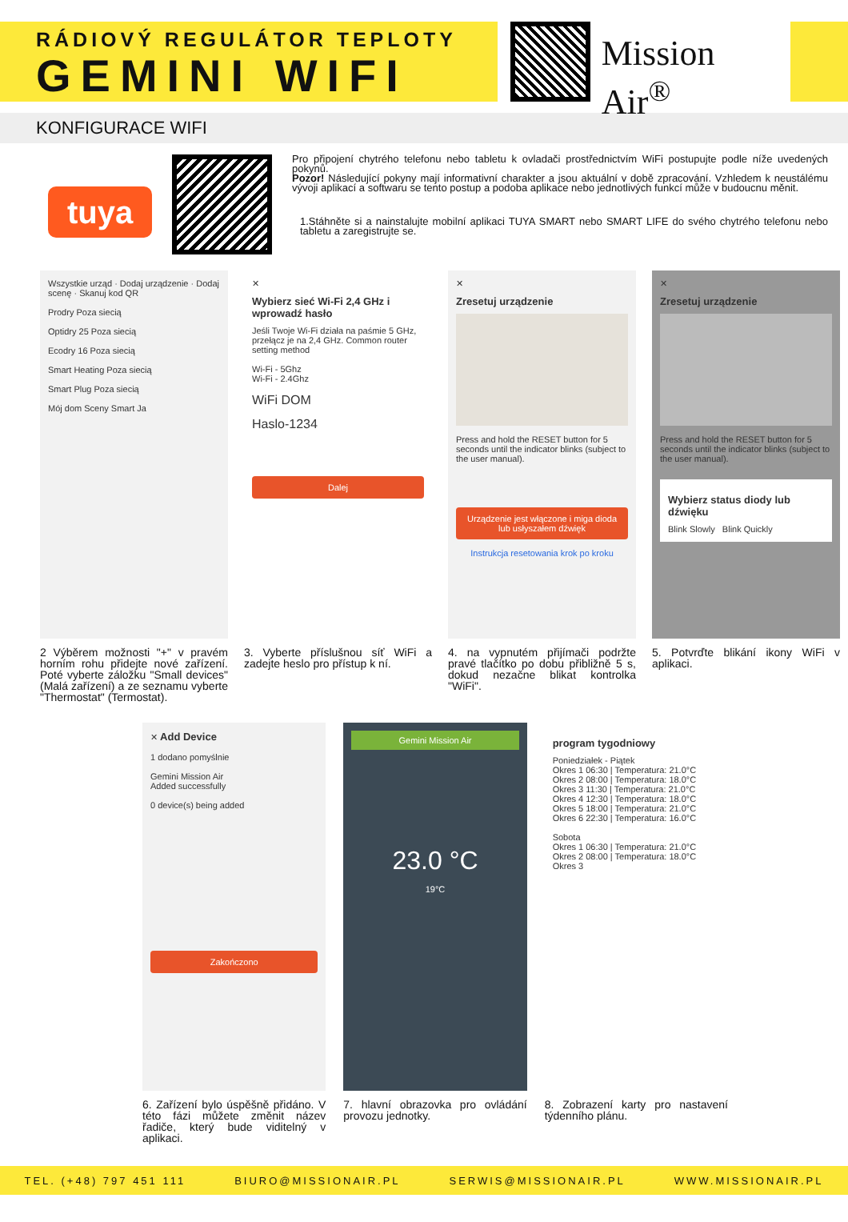RÁDIOVÝ REGULÁTOR TEPLOTY
GEMINI WIFI
Mission Air<sup>®</sup>
KONFIGURACE WIFI
tuya
Pro připojení chytrého telefonu nebo tabletu k ovladači prostřednictvím WiFi postupujte podle níže uvedených pokynů.
Pozor! Následující pokyny mají informativní charakter a jsou aktuální v době zpracování. Vzhledem k neustálému vývoji aplikací a softwaru se tento postup a podoba aplikace nebo jednotlivých funkcí může v budoucnu měnit.
1.Stáhněte si a nainstalujte mobilní aplikaci TUYA SMART nebo SMART LIFE do svého chytrého telefonu nebo tabletu a zaregistrujte se.
Wszystkie urząd · Dodaj urządzenie · Dodaj scenę · Skanuj kod QR
Prodry Poza siecią
Optidry 25 Poza siecią
Ecodry 16 Poza siecią
Smart Heating Poza siecią
Smart Plug Poza siecią
Mój dom Sceny Smart Ja
2 Výběrem možnosti "+" v pravém horním rohu přidejte nové zařízení. Poté vyberte záložku "Small devices" (Malá zařízení) a ze seznamu vyberte "Thermostat" (Termostat).
✕
Wybierz sieć Wi-Fi 2,4 GHz i wprowadź hasło
Jeśli Twoje Wi-Fi działa na paśmie 5 GHz, przełącz je na 2,4 GHz. Common router setting method
Wi-Fi - 5Ghz
Wi-Fi - 2.4Ghz
WiFi DOM
Haslo-1234
Dalej
3. Vyberte příslušnou síť WiFi a zadejte heslo pro přístup k ní.
✕
Zresetuj urządzenie
Press and hold the RESET button for 5 seconds until the indicator blinks (subject to the user manual).
Urządzenie jest włączone i miga dioda lub usłyszałem dźwięk
Instrukcja resetowania krok po kroku
4. na vypnutém přijímači podržte pravé tlačítko po dobu přibližně 5 s, dokud nezačne blikat kontrolka "WiFi".
✕
Zresetuj urządzenie
Press and hold the RESET button for 5 seconds until the indicator blinks (subject to the user manual).
Wybierz status diody lub dźwięku
Blink Slowly Blink Quickly
5. Potvrďte blikání ikony WiFi v aplikaci.
✕ Add Device
1 dodano pomyślnie
Gemini Mission Air
Added successfully
0 device(s) being added
Zakończono
6. Zařízení bylo úspěšně přidáno. V této fázi můžete změnit název řadiče, který bude viditelný v aplikaci.
Gemini Mission Air
23.0 °C
19°C
7. hlavní obrazovka pro ovládání provozu jednotky.
program tygodniowy
Poniedziałek - Piątek
Okres 1 06:30 | Temperatura: 21.0°C
Okres 2 08:00 | Temperatura: 18.0°C
Okres 3 11:30 | Temperatura: 21.0°C
Okres 4 12:30 | Temperatura: 18.0°C
Okres 5 18:00 | Temperatura: 21.0°C
Okres 6 22:30 | Temperatura: 16.0°C
Sobota
Okres 1 06:30 | Temperatura: 21.0°C
Okres 2 08:00 | Temperatura: 18.0°C
Okres 3
8. Zobrazení karty pro nastavení týdenního plánu.
TEL. (+48) 797 451 111 BIURO@MISSIONAIR.PL SERWIS@MISSIONAIR.PL WWW.MISSIONAIR.PL